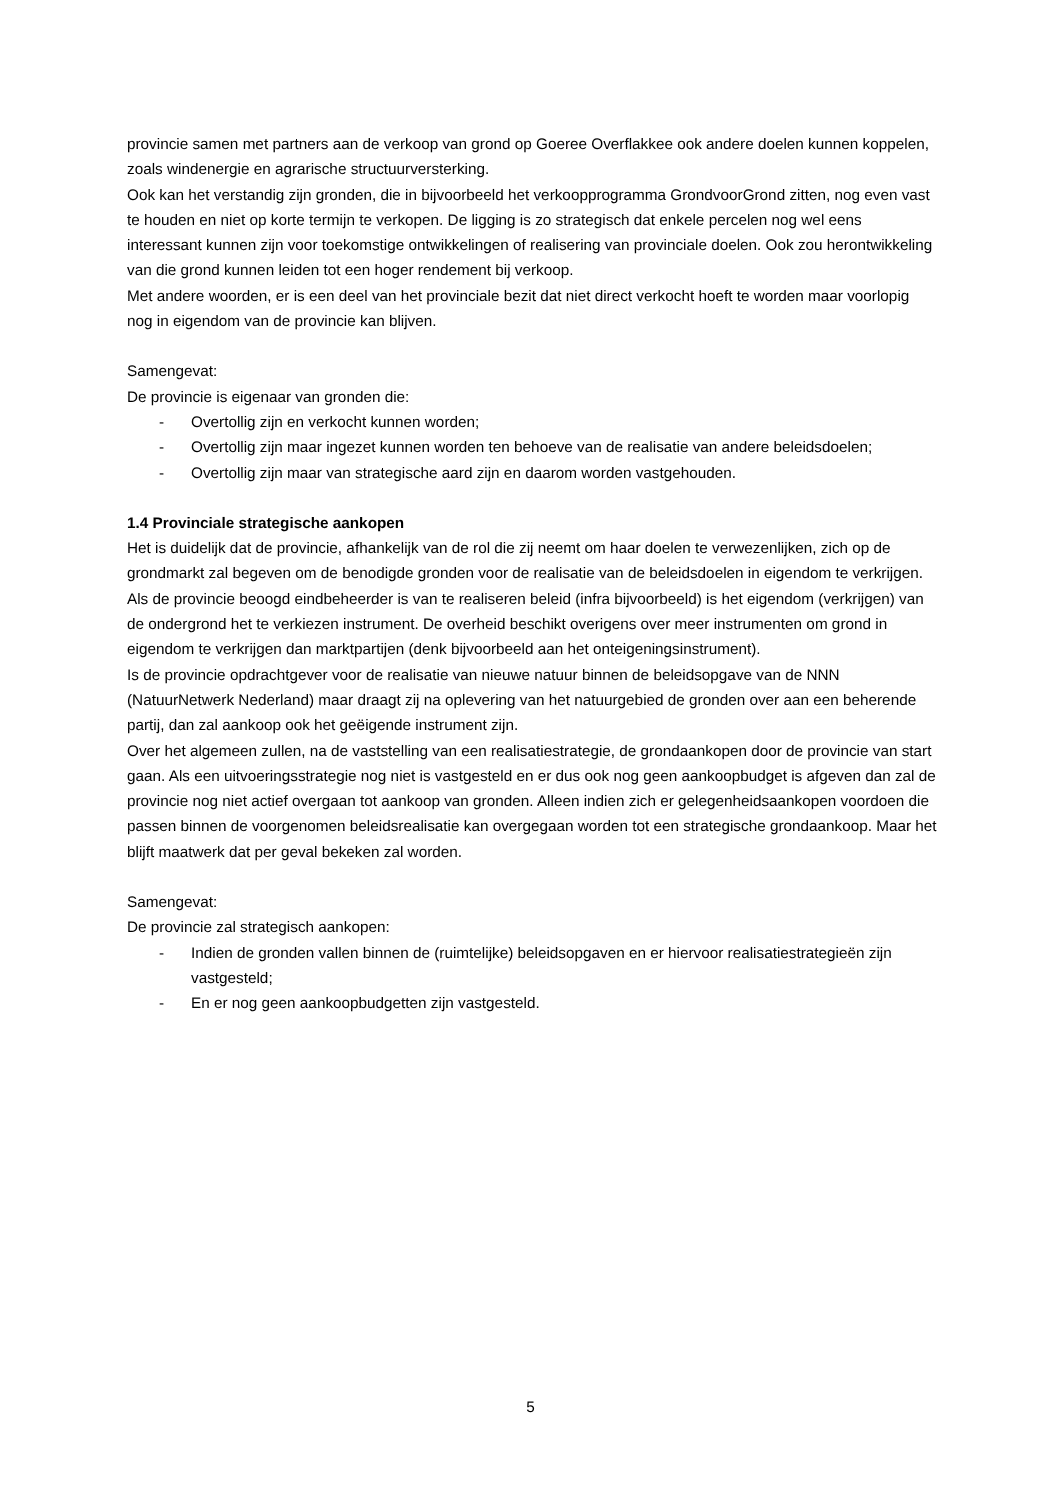provincie samen met partners aan de verkoop van grond op Goeree Overflakkee ook andere doelen kunnen koppelen, zoals windenergie en agrarische structuurversterking.
Ook kan het verstandig zijn gronden, die in bijvoorbeeld het verkoopprogramma GrondvoorGrond zitten, nog even vast te houden en niet op korte termijn te verkopen. De ligging is zo strategisch dat enkele percelen nog wel eens interessant kunnen zijn voor toekomstige ontwikkelingen of realisering van provinciale doelen. Ook zou herontwikkeling van die grond kunnen leiden tot een hoger rendement bij verkoop.
Met andere woorden, er is een deel van het provinciale bezit dat niet direct verkocht hoeft te worden maar voorlopig nog in eigendom van de provincie kan blijven.
Samengevat:
De provincie is eigenaar van gronden die:
- Overtollig zijn en verkocht kunnen worden;
- Overtollig zijn maar ingezet kunnen worden ten behoeve van de realisatie van andere beleidsdoelen;
- Overtollig zijn maar van strategische aard zijn en daarom worden vastgehouden.
1.4 Provinciale strategische aankopen
Het is duidelijk dat de provincie, afhankelijk van de rol die zij neemt om haar doelen te verwezenlijken, zich op de grondmarkt zal begeven om de benodigde gronden voor de realisatie van de beleidsdoelen in eigendom te verkrijgen.
Als de provincie beoogd eindbeheerder is van te realiseren beleid (infra bijvoorbeeld) is het eigendom (verkrijgen) van de ondergrond het te verkiezen instrument. De overheid beschikt overigens over meer instrumenten om grond in eigendom te verkrijgen dan marktpartijen (denk bijvoorbeeld aan het onteigeningsinstrument).
Is de provincie opdrachtgever voor de realisatie van nieuwe natuur binnen de beleidsopgave van de NNN (NatuurNetwerk Nederland) maar draagt zij na oplevering van het natuurgebied de gronden over aan een beherende partij, dan zal aankoop ook het geëigende instrument zijn.
Over het algemeen zullen, na de vaststelling van een realisatiestrategie, de grondaankopen door de provincie van start gaan. Als een uitvoeringsstrategie nog niet is vastgesteld en er dus ook nog geen aankoopbudget is afgeven dan zal de provincie nog niet actief overgaan tot aankoop van gronden. Alleen indien zich er gelegenheidsaankopen voordoen die passen binnen de voorgenomen beleidsrealisatie kan overgegaan worden tot een strategische grondaankoop. Maar het blijft maatwerk dat per geval bekeken zal worden.
Samengevat:
De provincie zal strategisch aankopen:
- Indien de gronden vallen binnen de (ruimtelijke) beleidsopgaven en er hiervoor realisatiestrategieën zijn vastgesteld;
- En er nog geen aankoopbudgetten zijn vastgesteld.
5